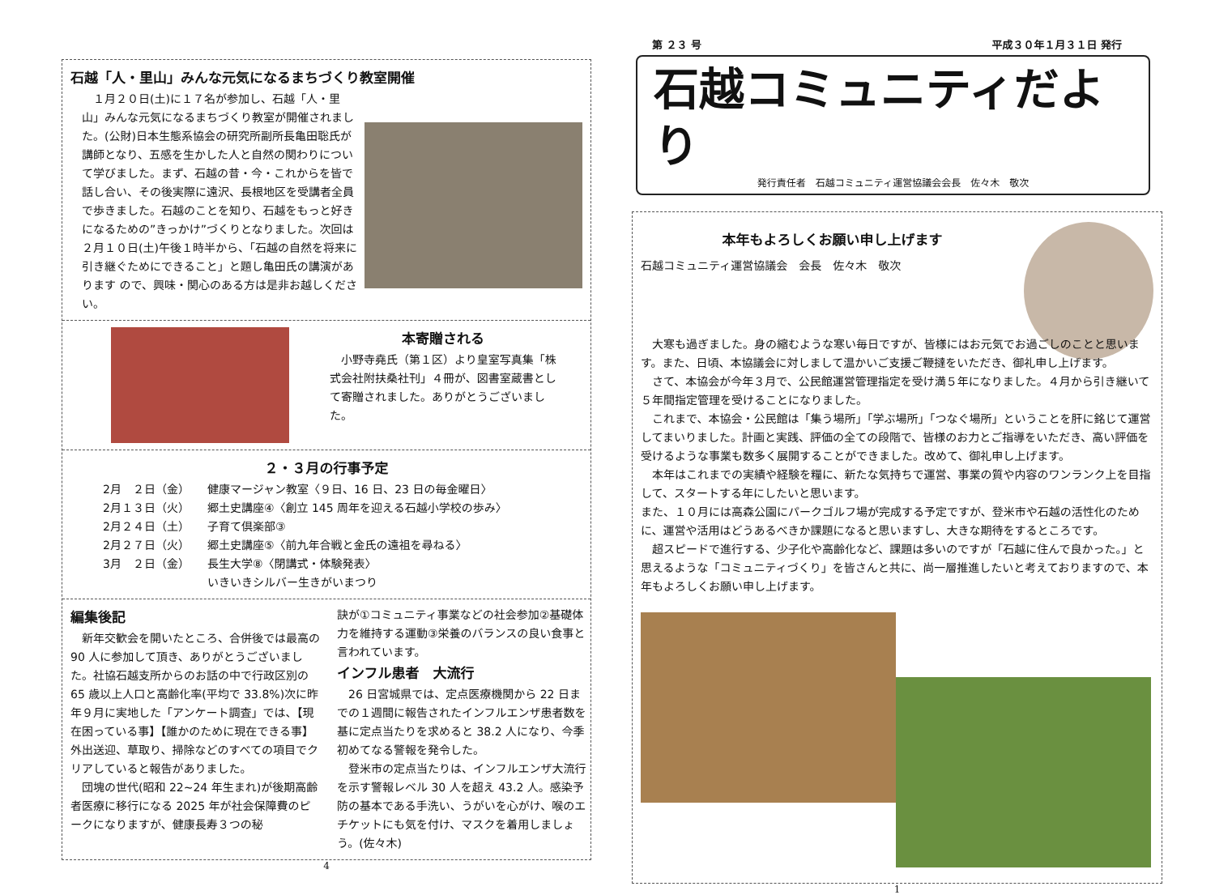石越「人・里山」みんな元気になるまちづくり教室開催
　１月２０日(土)に１７名が参加し、石越「人・里山」みんな元気になるまちづくり教室が開催されました。(公財)日本生態系協会の研究所副所長亀田聡氏が講師となり、五感を生かした人と自然の関わりについて学びました。まず、石越の昔・今・これからを皆で話し合い、その後実際に遠沢、長根地区を受講者全員で歩きました。石越のことを知り、石越をもっと好きになるための”きっかけ”づくりとなりました。次回は２月１０日(土)午後１時半から、「石越の自然を将来に引き継ぐためにできること」と題し亀田氏の講演があります ので、興味・関心のある方は是非お越しください。
本寄贈される
　小野寺堯氏（第１区）より皇室写真集「株式会社附扶桑社刊」４冊が、図書室蔵書として寄贈されました。ありがとうございました。
２・３月の行事予定
| 2月 ２日（金） | 健康マージャン教室〈９日、16 日、23 日の毎金曜日〉 |
| 2月１３日（火） | 郷土史講座④〈創立 145 周年を迎える石越小学校の歩み〉 |
| 2月２４日（土） | 子育て倶楽部③ |
| 2月２７日（火） | 郷土史講座⑤〈前九年合戦と金氏の遠祖を尋ねる〉 |
| 3月 ２日（金） | 長生大学⑧〈閉講式・体験発表〉 |
| | いきいきシルバー生きがいまつり |
編集後記
　新年交歓会を開いたところ、合併後では最高の 90 人に参加して頂き、ありがとうございました。社協石越支所からのお話の中で行政区別の 65 歳以上人口と高齢化率(平均で 33.8%)次に昨年９月に実地した「アンケート調査」では、【現在困っている事】【誰かのために現在できる事】外出送迎、草取り、掃除などのすべての項目でクリアしていると報告がありました。
　団塊の世代(昭和 22~24 年生まれ)が後期高齢者医療に移行になる 2025 年が社会保障費のピークになりますが、健康長寿３つの秘
訣が①コミュニティ事業などの社会参加②基礎体力を維持する運動③栄養のバランスの良い食事と言われています。
インフル患者　大流行
　26 日宮城県では、定点医療機関から 22 日までの１週間に報告されたインフルエンザ患者数を基に定点当たりを求めると 38.2 人になり、今季初めてなる警報を発令した。
　登米市の定点当たりは、インフルエンザ大流行を示す警報レベル 30 人を超え 43.2 人。感染予防の基本である手洗い、うがいを心がけ、喉のエチケットにも気を付け、マスクを着用しましょう。(佐々木)
4
第 ２３ 号 平成３０年１月３１日 発行
石越コミュニティだより
発行責任者　石越コミュニティ運営協議会会長　佐々木　敬次
本年もよろしくお願い申し上げます
石越コミュニティ運営協議会　会長　佐々木　敬次
　大寒も過ぎました。身の縮むような寒い毎日ですが、皆様にはお元気でお過ごしのことと思います。また、日頃、本協議会に対しまして温かいご支援ご鞭撻をいただき、御礼申し上げます。
　さて、本協会が今年３月で、公民館運営管理指定を受け満５年になりました。４月から引き継いて５年間指定管理を受けることになりました。
　これまで、本協会・公民館は「集う場所」「学ぶ場所」「つなぐ場所」ということを肝に銘じて運営してまいりました。計画と実践、評価の全ての段階で、皆様のお力とご指導をいただき、高い評価を受けるような事業も数多く展開することができました。改めて、御礼申し上げます。
　本年はこれまでの実績や経験を糧に、新たな気持ちで運営、事業の質や内容のワンランク上を目指して、スタートする年にしたいと思います。
また、１０月には高森公園にパークゴルフ場が完成する予定ですが、登米市や石越の活性化のために、運営や活用はどうあるべきか課題になると思いますし、大きな期待をするところです。
　超スピードで進行する、少子化や高齢化など、課題は多いのですが「石越に住んで良かった。」と思えるような「コミュニティづくり」を皆さんと共に、尚一層推進したいと考えておりますので、本年もよろしくお願い申し上げます。
1